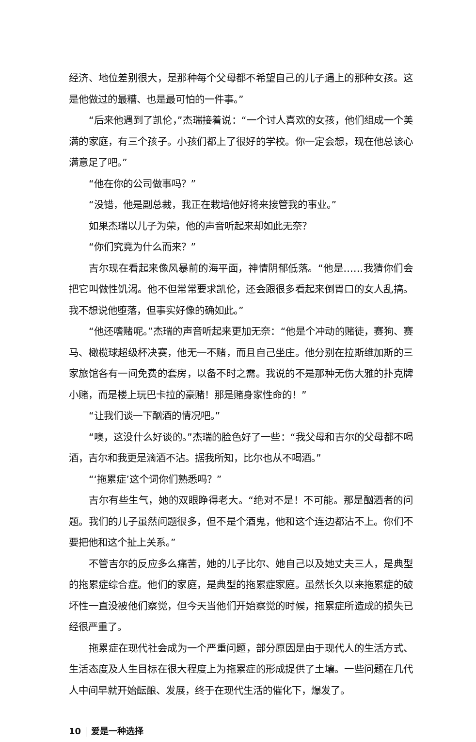经济、地位差别很大，是那种每个父母都不希望自己的儿子遇上的那种女孩。这是他做过的最糟、也是最可怕的一件事。”
“后来他遇到了凯伦，”杰瑞接着说：“一个讨人喜欢的女孩，他们组成一个美满的家庭，有三个孩子。小孩们都上了很好的学校。你一定会想，现在他总该心满意足了吧。”
“他在你的公司做事吗？”
“没错，他是副总裁，我正在栽培他好将来接管我的事业。”
如果杰瑞以儿子为荣，他的声音听起来却如此无奈？
“你们究竟为什么而来？”
吉尔现在看起来像风暴前的海平面，神情阴郁低落。“他是……我猜你们会把它叫做性饥渴。他不但常常要求凯伦，还会跟很多看起来倒胃口的女人乱搞。我不想说他堕落，但事实好像的确如此。”
“他还嗜赌呢。”杰瑞的声音听起来更加无奈：“他是个冲动的赌徒，赛狗、赛马、橄榄球超级杯决赛，他无一不赌，而且自己坐庄。他分别在拉斯维加斯的三家旅馆各有一间免费的套房，以备不时之需。我说的不是那种无伤大雅的扑克牌小赌，而是楼上玩巴卡拉的豪赌！那是赌身家性命的！”
“让我们谈一下酗酒的情况吧。”
“噢，这没什么好谈的。”杰瑞的脸色好了一些：“我父母和吉尔的父母都不喝酒，吉尔和我更是滴酒不沾。据我所知，比尔也从不喝酒。”
“‘拖累症’这个词你们熟悉吗？”
吉尔有些生气，她的双眼睁得老大。“绝对不是！不可能。那是酗酒者的问题。我们的儿子虽然问题很多，但不是个酒鬼，他和这个连边都沾不上。你们不要把他和这个扯上关系。”
不管吉尔的反应多么痛苦，她的儿子比尔、她自己以及她丈夫三人，是典型的拖累症综合症。他们的家庭，是典型的拖累症家庭。虽然长久以来拖累症的破坏性一直没被他们察觉，但今天当他们开始察觉的时候，拖累症所造成的损失已经很严重了。
拖累症在现代社会成为一个严重问题，部分原因是由于现代人的生活方式、生活态度及人生目标在很大程度上为拖累症的形成提供了土壤。一些问题在几代人中间早就开始酝酿、发展，终于在现代生活的催化下，爆发了。
10 爱是一种选择